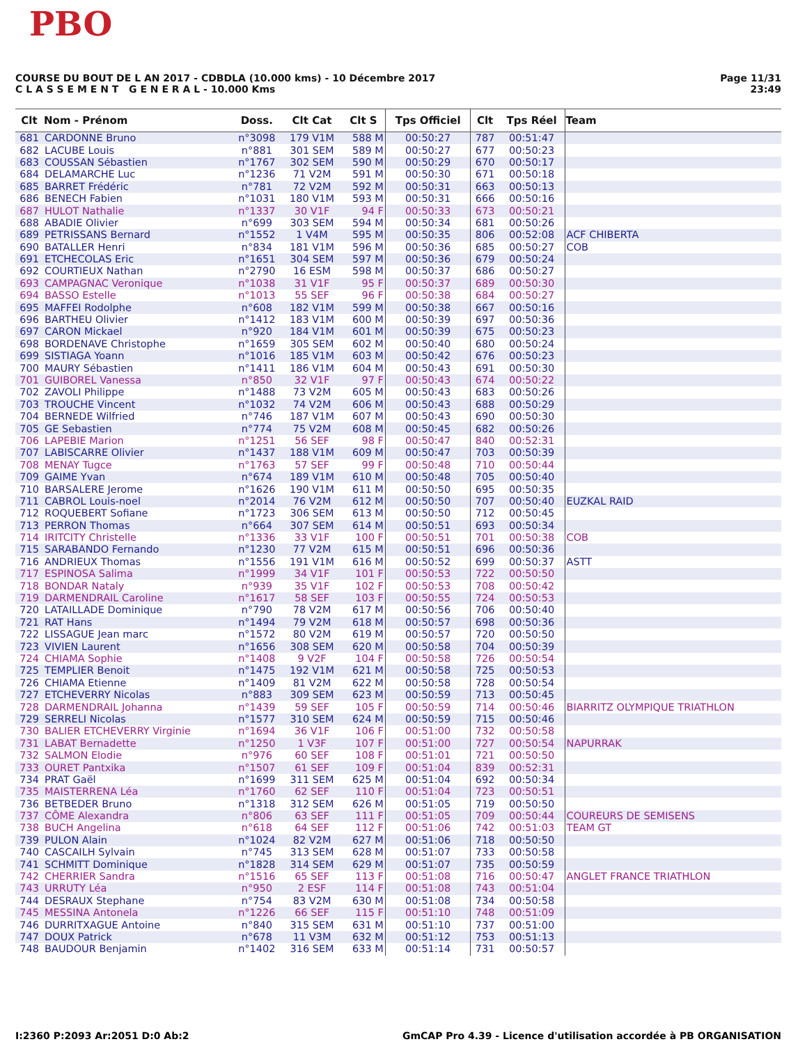PBO
Page 11/31
23:49
COURSE DU BOUT DE L AN 2017 - CDBDLA (10.000 kms) - 10 Décembre 2017
C L A S S E M E N T G E N E R A L - 10.000 Kms
| Clt | Nom - Prénom | Doss. | Clt Cat | Clt S | Tps Officiel | Clt | Tps Réel | Team |
| --- | --- | --- | --- | --- | --- | --- | --- | --- |
| 681 | CARDONNE Bruno | n°3098 | 179 V1M | 588 M | 00:50:27 | 787 | 00:51:47 | |
| 682 | LACUBE Louis | n°881 | 301 SEM | 589 M | 00:50:27 | 677 | 00:50:23 | |
| 683 | COUSSAN Sébastien | n°1767 | 302 SEM | 590 M | 00:50:29 | 670 | 00:50:17 | |
| 684 | DELAMARCHE Luc | n°1236 | 71 V2M | 591 M | 00:50:30 | 671 | 00:50:18 | |
| 685 | BARRET Frédéric | n°781 | 72 V2M | 592 M | 00:50:31 | 663 | 00:50:13 | |
| 686 | BENECH Fabien | n°1031 | 180 V1M | 593 M | 00:50:31 | 666 | 00:50:16 | |
| 687 | HULOT Nathalie | n°1337 | 30 V1F | 94 F | 00:50:33 | 673 | 00:50:21 | |
| 688 | ABADIE Olivier | n°699 | 303 SEM | 594 M | 00:50:34 | 681 | 00:50:26 | |
| 689 | PETRISSANS Bernard | n°1552 | 1 V4M | 595 M | 00:50:35 | 806 | 00:52:08 | ACF CHIBERTA |
| 690 | BATALLER Henri | n°834 | 181 V1M | 596 M | 00:50:36 | 685 | 00:50:27 | COB |
| 691 | ETCHECOLAS Eric | n°1651 | 304 SEM | 597 M | 00:50:36 | 679 | 00:50:24 | |
| 692 | COURTIEUX Nathan | n°2790 | 16 ESM | 598 M | 00:50:37 | 686 | 00:50:27 | |
| 693 | CAMPAGNAC Veronique | n°1038 | 31 V1F | 95 F | 00:50:37 | 689 | 00:50:30 | |
| 694 | BASSO Estelle | n°1013 | 55 SEF | 96 F | 00:50:38 | 684 | 00:50:27 | |
| 695 | MAFFEI Rodolphe | n°608 | 182 V1M | 599 M | 00:50:38 | 667 | 00:50:16 | |
| 696 | BARTHEU Olivier | n°1412 | 183 V1M | 600 M | 00:50:39 | 697 | 00:50:36 | |
| 697 | CARON Mickael | n°920 | 184 V1M | 601 M | 00:50:39 | 675 | 00:50:23 | |
| 698 | BORDENAVE Christophe | n°1659 | 305 SEM | 602 M | 00:50:40 | 680 | 00:50:24 | |
| 699 | SISTIAGA Yoann | n°1016 | 185 V1M | 603 M | 00:50:42 | 676 | 00:50:23 | |
| 700 | MAURY Sébastien | n°1411 | 186 V1M | 604 M | 00:50:43 | 691 | 00:50:30 | |
| 701 | GUIBOREL Vanessa | n°850 | 32 V1F | 97 F | 00:50:43 | 674 | 00:50:22 | |
| 702 | ZAVOLI Philippe | n°1488 | 73 V2M | 605 M | 00:50:43 | 683 | 00:50:26 | |
| 703 | TROUCHE Vincent | n°1032 | 74 V2M | 606 M | 00:50:43 | 688 | 00:50:29 | |
| 704 | BERNEDE Wilfried | n°746 | 187 V1M | 607 M | 00:50:43 | 690 | 00:50:30 | |
| 705 | GE Sebastien | n°774 | 75 V2M | 608 M | 00:50:45 | 682 | 00:50:26 | |
| 706 | LAPEBIE Marion | n°1251 | 56 SEF | 98 F | 00:50:47 | 840 | 00:52:31 | |
| 707 | LABISCARRE Olivier | n°1437 | 188 V1M | 609 M | 00:50:47 | 703 | 00:50:39 | |
| 708 | MENAY Tugce | n°1763 | 57 SEF | 99 F | 00:50:48 | 710 | 00:50:44 | |
| 709 | GAIME Yvan | n°674 | 189 V1M | 610 M | 00:50:48 | 705 | 00:50:40 | |
| 710 | BARSALERE Jerome | n°1626 | 190 V1M | 611 M | 00:50:50 | 695 | 00:50:35 | |
| 711 | CABROL Louis-noel | n°2014 | 76 V2M | 612 M | 00:50:50 | 707 | 00:50:40 | EUZKAL RAID |
| 712 | ROQUEBERT Sofiane | n°1723 | 306 SEM | 613 M | 00:50:50 | 712 | 00:50:45 | |
| 713 | PERRON Thomas | n°664 | 307 SEM | 614 M | 00:50:51 | 693 | 00:50:34 | |
| 714 | IRITCITY Christelle | n°1336 | 33 V1F | 100 F | 00:50:51 | 701 | 00:50:38 | COB |
| 715 | SARABANDO Fernando | n°1230 | 77 V2M | 615 M | 00:50:51 | 696 | 00:50:36 | |
| 716 | ANDRIEUX Thomas | n°1556 | 191 V1M | 616 M | 00:50:52 | 699 | 00:50:37 | ASTT |
| 717 | ESPINOSA Salima | n°1999 | 34 V1F | 101 F | 00:50:53 | 722 | 00:50:50 | |
| 718 | BONDAR Nataly | n°939 | 35 V1F | 102 F | 00:50:53 | 708 | 00:50:42 | |
| 719 | DARMENDRAIL Caroline | n°1617 | 58 SEF | 103 F | 00:50:55 | 724 | 00:50:53 | |
| 720 | LATAILLADE Dominique | n°790 | 78 V2M | 617 M | 00:50:56 | 706 | 00:50:40 | |
| 721 | RAT Hans | n°1494 | 79 V2M | 618 M | 00:50:57 | 698 | 00:50:36 | |
| 722 | LISSAGUE Jean marc | n°1572 | 80 V2M | 619 M | 00:50:57 | 720 | 00:50:50 | |
| 723 | VIVIEN Laurent | n°1656 | 308 SEM | 620 M | 00:50:58 | 704 | 00:50:39 | |
| 724 | CHIAMA Sophie | n°1408 | 9 V2F | 104 F | 00:50:58 | 726 | 00:50:54 | |
| 725 | TEMPLIER Benoit | n°1475 | 192 V1M | 621 M | 00:50:58 | 725 | 00:50:53 | |
| 726 | CHIAMA Etienne | n°1409 | 81 V2M | 622 M | 00:50:58 | 728 | 00:50:54 | |
| 727 | ETCHEVERRY Nicolas | n°883 | 309 SEM | 623 M | 00:50:59 | 713 | 00:50:45 | |
| 728 | DARMENDRAIL Johanna | n°1439 | 59 SEF | 105 F | 00:50:59 | 714 | 00:50:46 | BIARRITZ OLYMPIQUE TRIATHLON |
| 729 | SERRELI Nicolas | n°1577 | 310 SEM | 624 M | 00:50:59 | 715 | 00:50:46 | |
| 730 | BALIER ETCHEVERRY Virginie | n°1694 | 36 V1F | 106 F | 00:51:00 | 732 | 00:50:58 | |
| 731 | LABAT Bernadette | n°1250 | 1 V3F | 107 F | 00:51:00 | 727 | 00:50:54 | NAPURRAK |
| 732 | SALMON Elodie | n°976 | 60 SEF | 108 F | 00:51:01 | 721 | 00:50:50 | |
| 733 | OURET Pantxika | n°1507 | 61 SEF | 109 F | 00:51:04 | 839 | 00:52:31 | |
| 734 | PRAT Gaël | n°1699 | 311 SEM | 625 M | 00:51:04 | 692 | 00:50:34 | |
| 735 | MAISTERRENA Léa | n°1760 | 62 SEF | 110 F | 00:51:04 | 723 | 00:50:51 | |
| 736 | BETBEDER Bruno | n°1318 | 312 SEM | 626 M | 00:51:05 | 719 | 00:50:50 | |
| 737 | CÔME Alexandra | n°806 | 63 SEF | 111 F | 00:51:05 | 709 | 00:50:44 | COUREURS DE SEMISENS |
| 738 | BUCH Angelina | n°618 | 64 SEF | 112 F | 00:51:06 | 742 | 00:51:03 | TEAM GT |
| 739 | PULON Alain | n°1024 | 82 V2M | 627 M | 00:51:06 | 718 | 00:50:50 | |
| 740 | CASCAILH Sylvain | n°745 | 313 SEM | 628 M | 00:51:07 | 733 | 00:50:58 | |
| 741 | SCHMITT Dominique | n°1828 | 314 SEM | 629 M | 00:51:07 | 735 | 00:50:59 | |
| 742 | CHERRIER Sandra | n°1516 | 65 SEF | 113 F | 00:51:08 | 716 | 00:50:47 | ANGLET FRANCE TRIATHLON |
| 743 | URRUTY Léa | n°950 | 2 ESF | 114 F | 00:51:08 | 743 | 00:51:04 | |
| 744 | DESRAUX Stephane | n°754 | 83 V2M | 630 M | 00:51:08 | 734 | 00:50:58 | |
| 745 | MESSINA Antonela | n°1226 | 66 SEF | 115 F | 00:51:10 | 748 | 00:51:09 | |
| 746 | DURRITXAGUE Antoine | n°840 | 315 SEM | 631 M | 00:51:10 | 737 | 00:51:00 | |
| 747 | DOUX Patrick | n°678 | 11 V3M | 632 M | 00:51:12 | 753 | 00:51:13 | |
| 748 | BAUDOUR Benjamin | n°1402 | 316 SEM | 633 M | 00:51:14 | 731 | 00:50:57 | |
GmCAP Pro 4.39 - Licence d'utilisation accordée à PB ORGANISATION I:2360 P:2093 Ar:2051 D:0 Ab:2